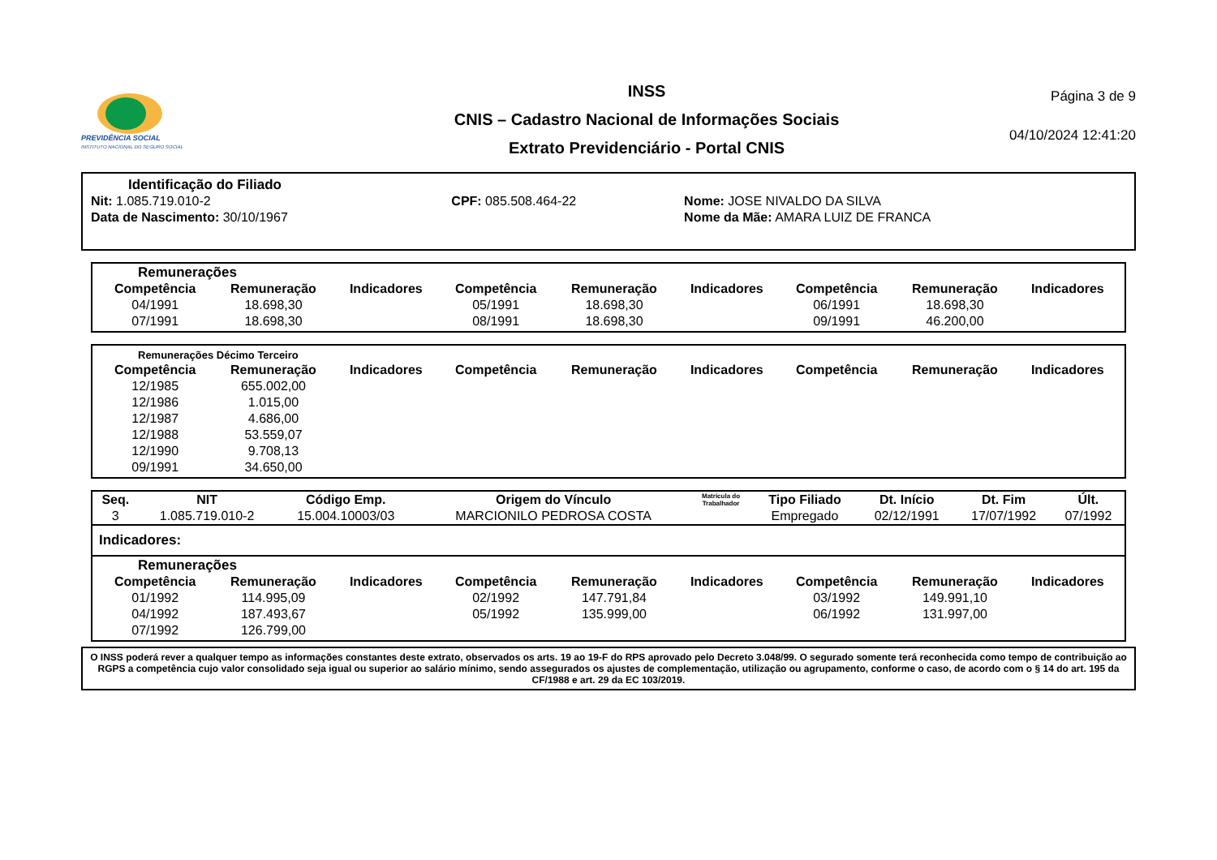PREVIDÊNCIA SOCIAL
INSTITUTO NACIONAL DO SEGURO SOCIAL
INSS
CNIS – Cadastro Nacional de Informações Sociais
Extrato Previdenciário - Portal CNIS
Página 3 de 9
04/10/2024 12:41:20
Identificação do Filiado
| Nit: 1.085.719.010-2 | CPF: 085.508.464-22 | Nome: JOSE NIVALDO DA SILVA |
| Data de Nascimento: 30/10/1967 | | Nome da Mãe: AMARA LUIZ DE FRANCA |
Remunerações
| Competência | Remuneração | Indicadores | Competência | Remuneração | Indicadores | Competência | Remuneração | Indicadores |
| --- | --- | --- | --- | --- | --- | --- | --- | --- |
| 04/1991 | 18.698,30 | | 05/1991 | 18.698,30 | | 06/1991 | 18.698,30 | |
| 07/1991 | 18.698,30 | | 08/1991 | 18.698,30 | | 09/1991 | 46.200,00 | |
Remunerações Décimo Terceiro
| Competência | Remuneração | Indicadores | Competência | Remuneração | Indicadores | Competência | Remuneração | Indicadores |
| --- | --- | --- | --- | --- | --- | --- | --- | --- |
| 12/1985 | 655.002,00 | | | | | | | |
| 12/1986 | 1.015,00 | | | | | | | |
| 12/1987 | 4.686,00 | | | | | | | |
| 12/1988 | 53.559,07 | | | | | | | |
| 12/1990 | 9.708,13 | | | | | | | |
| 09/1991 | 34.650,00 | | | | | | | |
| Seq. | NIT | Código Emp. | Origem do Vínculo | Matrícula do Trabalhador | Tipo Filiado | Dt. Início | Dt. Fim | Últ. |
| --- | --- | --- | --- | --- | --- | --- | --- | --- |
| 3 | 1.085.719.010-2 | 15.004.10003/03 | MARCIONILO PEDROSA COSTA | | Empregado | 02/12/1991 | 17/07/1992 | 07/1992 |
Indicadores:
Remunerações
| Competência | Remuneração | Indicadores | Competência | Remuneração | Indicadores | Competência | Remuneração | Indicadores |
| --- | --- | --- | --- | --- | --- | --- | --- | --- |
| 01/1992 | 114.995,09 | | 02/1992 | 147.791,84 | | 03/1992 | 149.991,10 | |
| 04/1992 | 187.493,67 | | 05/1992 | 135.999,00 | | 06/1992 | 131.997,00 | |
| 07/1992 | 126.799,00 | | | | | | | |
O INSS poderá rever a qualquer tempo as informações constantes deste extrato, observados os arts. 19 ao 19-F do RPS aprovado pelo Decreto 3.048/99. O segurado somente terá reconhecida como tempo de contribuição ao RGPS a competência cujo valor consolidado seja igual ou superior ao salário mínimo, sendo assegurados os ajustes de complementação, utilização ou agrupamento, conforme o caso, de acordo com o § 14 do art. 195 da CF/1988 e art. 29 da EC 103/2019.